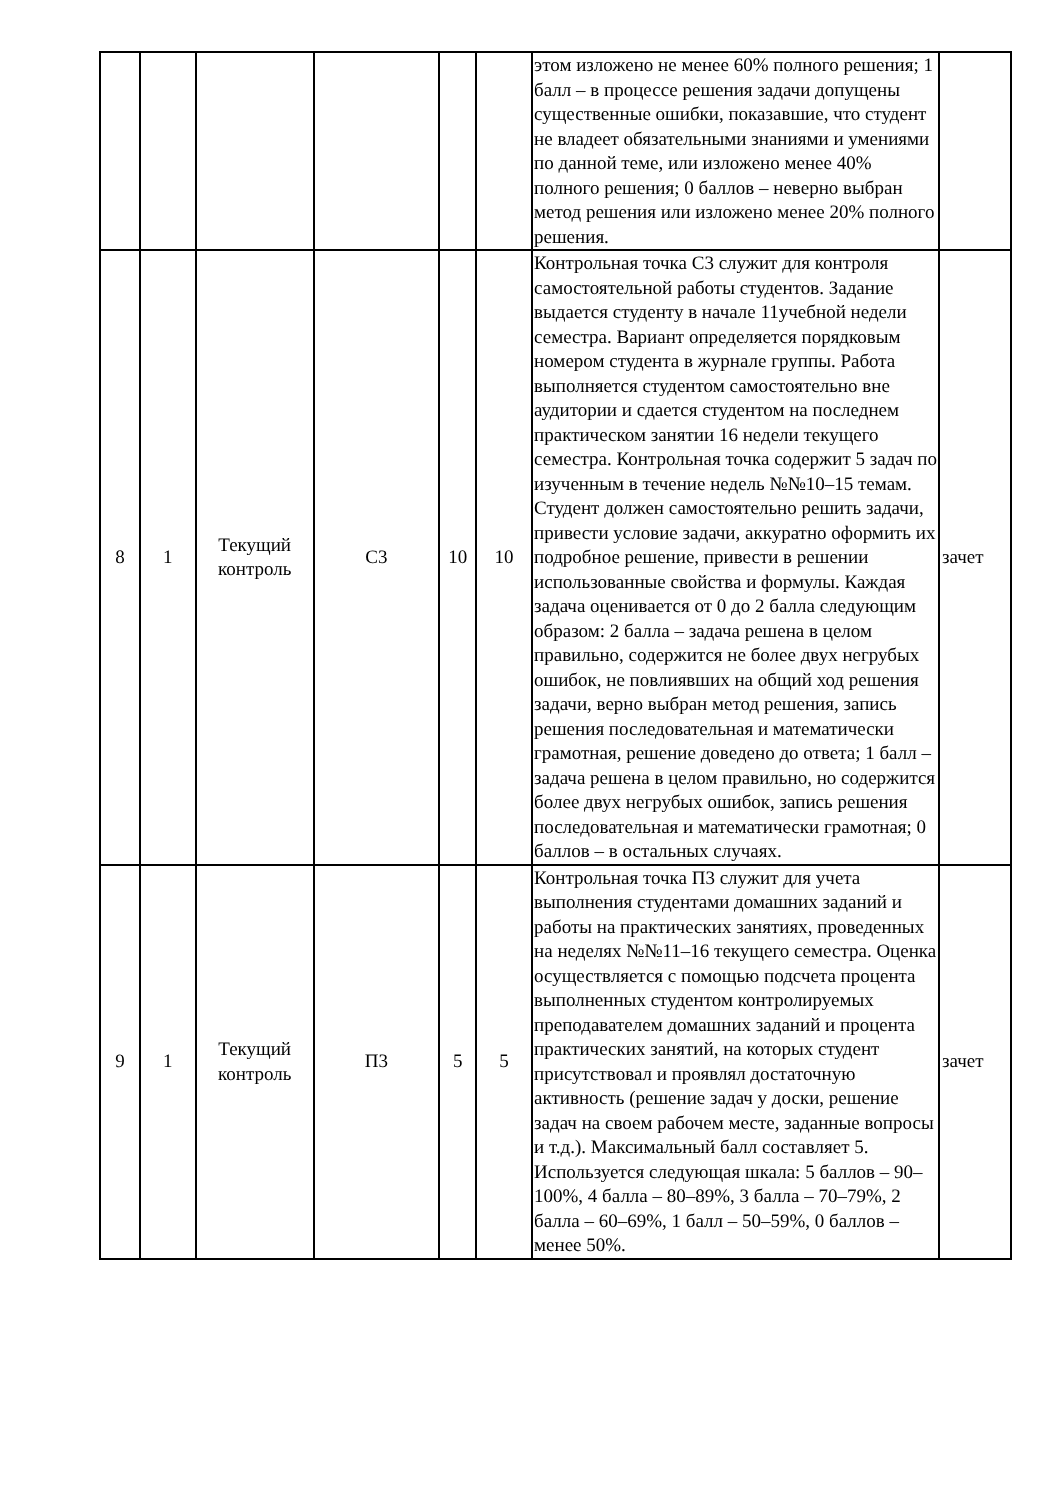| | | | | | | этом изложено не менее 60% полного решения; 1 балл – в процессе решения задачи допущены существенные ошибки, показавшие, что студент не владеет обязательными знаниями и умениями по данной теме, или изложено менее 40% полного решения; 0 баллов – неверно выбран метод решения или изложено менее 20% полного решения. | |
| 8 | 1 | Текущий контроль | С3 | 10 | 10 | Контрольная точка С3 служит для контроля самостоятельной работы студентов. Задание выдается студенту в начале 11учебной недели семестра. Вариант определяется порядковым номером студента в журнале группы. Работа выполняется студентом самостоятельно вне аудитории и сдается студентом на последнем практическом занятии 16 недели текущего семестра. Контрольная точка содержит 5 задач по изученным в течение недель №№10–15 темам. Студент должен самостоятельно решить задачи, привести условие задачи, аккуратно оформить их подробное решение, привести в решении использованные свойства и формулы. Каждая задача оценивается от 0 до 2 балла следующим образом: 2 балла – задача решена в целом правильно, содержится не более двух негрубых ошибок, не повлиявших на общий ход решения задачи, верно выбран метод решения, запись решения последовательная и математически грамотная, решение доведено до ответа; 1 балл – задача решена в целом правильно, но содержится более двух негрубых ошибок, запись решения последовательная и математически грамотная; 0 баллов – в остальных случаях. | зачет |
| 9 | 1 | Текущий контроль | П3 | 5 | 5 | Контрольная точка П3 служит для учета выполнения студентами домашних заданий и работы на практических занятиях, проведенных на неделях №№11–16 текущего семестра. Оценка осуществляется с помощью подсчета процента выполненных студентом контролируемых преподавателем домашних заданий и процента практических занятий, на которых студент присутствовал и проявлял достаточную активность (решение задач у доски, решение задач на своем рабочем месте, заданные вопросы и т.д.). Максимальный балл составляет 5. Используется следующая шкала: 5 баллов – 90–100%, 4 балла – 80–89%, 3 балла – 70–79%, 2 балла – 60–69%, 1 балл – 50–59%, 0 баллов – менее 50%. | зачет |